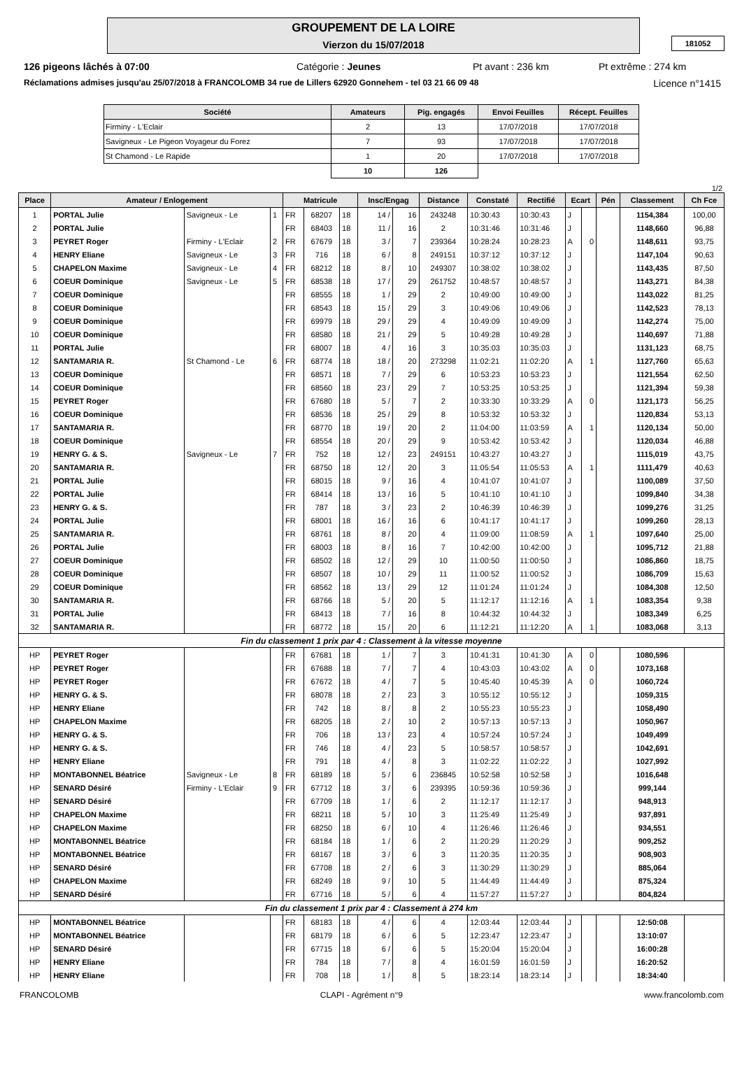GROUPEMENT DE LA LOIRE
Vierzon du 15/07/2018
181052
126 pigeons lâchés à 07:00 Catégorie : Jeunes Pt avant : 236 km Pt extrême : 274 km
Réclamations admises jusqu'au 25/07/2018 à FRANCOLOMB 34 rue de Lillers 62920 Gonnehem - tel 03 21 66 09 48 Licence n°1415
| Société | Amateurs | Pig. engagés | Envoi Feuilles | Récept. Feuilles |
| --- | --- | --- | --- | --- |
| Firminy - L'Eclair | 2 | 13 | 17/07/2018 | 17/07/2018 |
| Savigneux - Le Pigeon Voyageur du Forez | 7 | 93 | 17/07/2018 | 17/07/2018 |
| St Chamond - Le Rapide | 1 | 20 | 17/07/2018 | 17/07/2018 |
| | 10 | 126 | | |
1/2
| Place | Amateur / Enlogement | | | Matricule | | | Insc/Engag | | Distance | Constaté | Rectifié | Ecart | | Pén | Classement | Ch Fce |
| --- | --- | --- | --- | --- | --- | --- | --- | --- | --- | --- | --- | --- | --- | --- | --- | --- |
| 1 | PORTAL Julie | Savigneux - Le | 1 | FR | 68207 | 18 | 14 / | 16 | 243248 | 10:30:43 | 10:30:43 | J | | | 1154,384 | 100,00 |
| 2 | PORTAL Julie | | | FR | 68403 | 18 | 11 / | 16 | 2 | 10:31:46 | 10:31:46 | J | | | 1148,660 | 96,88 |
| 3 | PEYRET Roger | Firminy - L'Eclair | 2 | FR | 67679 | 18 | 3 / | 7 | 239364 | 10:28:24 | 10:28:23 | A | 0 | | 1148,611 | 93,75 |
| 4 | HENRY Eliane | Savigneux - Le | 3 | FR | 716 | 18 | 6 / | 8 | 249151 | 10:37:12 | 10:37:12 | J | | | 1147,104 | 90,63 |
| 5 | CHAPELON Maxime | Savigneux - Le | 4 | FR | 68212 | 18 | 8 / | 10 | 249307 | 10:38:02 | 10:38:02 | J | | | 1143,435 | 87,50 |
| 6 | COEUR Dominique | Savigneux - Le | 5 | FR | 68538 | 18 | 17 / | 29 | 261752 | 10:48:57 | 10:48:57 | J | | | 1143,271 | 84,38 |
| 7 | COEUR Dominique | | | FR | 68555 | 18 | 1 / | 29 | 2 | 10:49:00 | 10:49:00 | J | | | 1143,022 | 81,25 |
| 8 | COEUR Dominique | | | FR | 68543 | 18 | 15 / | 29 | 3 | 10:49:06 | 10:49:06 | J | | | 1142,523 | 78,13 |
| 9 | COEUR Dominique | | | FR | 69979 | 18 | 29 / | 29 | 4 | 10:49:09 | 10:49:09 | J | | | 1142,274 | 75,00 |
| 10 | COEUR Dominique | | | FR | 68580 | 18 | 21 / | 29 | 5 | 10:49:28 | 10:49:28 | J | | | 1140,697 | 71,88 |
| 11 | PORTAL Julie | | | FR | 68007 | 18 | 4 / | 16 | 3 | 10:35:03 | 10:35:03 | J | | | 1131,123 | 68,75 |
| 12 | SANTAMARIA R. | St Chamond - Le | 6 | FR | 68774 | 18 | 18 / | 20 | 273298 | 11:02:21 | 11:02:20 | A | 1 | | 1127,760 | 65,63 |
| 13 | COEUR Dominique | | | FR | 68571 | 18 | 7 / | 29 | 6 | 10:53:23 | 10:53:23 | J | | | 1121,554 | 62,50 |
| 14 | COEUR Dominique | | | FR | 68560 | 18 | 23 / | 29 | 7 | 10:53:25 | 10:53:25 | J | | | 1121,394 | 59,38 |
| 15 | PEYRET Roger | | | FR | 67680 | 18 | 5 / | 7 | 2 | 10:33:30 | 10:33:29 | A | 0 | | 1121,173 | 56,25 |
| 16 | COEUR Dominique | | | FR | 68536 | 18 | 25 / | 29 | 8 | 10:53:32 | 10:53:32 | J | | | 1120,834 | 53,13 |
| 17 | SANTAMARIA R. | | | FR | 68770 | 18 | 19 / | 20 | 2 | 11:04:00 | 11:03:59 | A | 1 | | 1120,134 | 50,00 |
| 18 | COEUR Dominique | | | FR | 68554 | 18 | 20 / | 29 | 9 | 10:53:42 | 10:53:42 | J | | | 1120,034 | 46,88 |
| 19 | HENRY G. & S. | Savigneux - Le | 7 | FR | 752 | 18 | 12 / | 23 | 249151 | 10:43:27 | 10:43:27 | J | | | 1115,019 | 43,75 |
| 20 | SANTAMARIA R. | | | FR | 68750 | 18 | 12 / | 20 | 3 | 11:05:54 | 11:05:53 | A | 1 | | 1111,479 | 40,63 |
| 21 | PORTAL Julie | | | FR | 68015 | 18 | 9 / | 16 | 4 | 10:41:07 | 10:41:07 | J | | | 1100,089 | 37,50 |
| 22 | PORTAL Julie | | | FR | 68414 | 18 | 13 / | 16 | 5 | 10:41:10 | 10:41:10 | J | | | 1099,840 | 34,38 |
| 23 | HENRY G. & S. | | | FR | 787 | 18 | 3 / | 23 | 2 | 10:46:39 | 10:46:39 | J | | | 1099,276 | 31,25 |
| 24 | PORTAL Julie | | | FR | 68001 | 18 | 16 / | 16 | 6 | 10:41:17 | 10:41:17 | J | | | 1099,260 | 28,13 |
| 25 | SANTAMARIA R. | | | FR | 68761 | 18 | 8 / | 20 | 4 | 11:09:00 | 11:08:59 | A | 1 | | 1097,640 | 25,00 |
| 26 | PORTAL Julie | | | FR | 68003 | 18 | 8 / | 16 | 7 | 10:42:00 | 10:42:00 | J | | | 1095,712 | 21,88 |
| 27 | COEUR Dominique | | | FR | 68502 | 18 | 12 / | 29 | 10 | 11:00:50 | 11:00:50 | J | | | 1086,860 | 18,75 |
| 28 | COEUR Dominique | | | FR | 68507 | 18 | 10 / | 29 | 11 | 11:00:52 | 11:00:52 | J | | | 1086,709 | 15,63 |
| 29 | COEUR Dominique | | | FR | 68562 | 18 | 13 / | 29 | 12 | 11:01:24 | 11:01:24 | J | | | 1084,308 | 12,50 |
| 30 | SANTAMARIA R. | | | FR | 68766 | 18 | 5 / | 20 | 5 | 11:12:17 | 11:12:16 | A | 1 | | 1083,354 | 9,38 |
| 31 | PORTAL Julie | | | FR | 68413 | 18 | 7 / | 16 | 8 | 10:44:32 | 10:44:32 | J | | | 1083,349 | 6,25 |
| 32 | SANTAMARIA R. | | | FR | 68772 | 18 | 15 / | 20 | 6 | 11:12:21 | 11:12:20 | A | 1 | | 1083,068 | 3,13 |
| Fin du classement 1 prix par 4 : Classement à la vitesse moyenne | | | | | | | | | | | | | | | | |
| HP | PEYRET Roger | | | FR | 67681 | 18 | 1 / | 7 | 3 | 10:41:31 | 10:41:30 | A | 0 | | 1080,596 | |
| HP | PEYRET Roger | | | FR | 67688 | 18 | 7 / | 7 | 4 | 10:43:03 | 10:43:02 | A | 0 | | 1073,168 | |
| HP | PEYRET Roger | | | FR | 67672 | 18 | 4 / | 7 | 5 | 10:45:40 | 10:45:39 | A | 0 | | 1060,724 | |
| HP | HENRY G. & S. | | | FR | 68078 | 18 | 2 / | 23 | 3 | 10:55:12 | 10:55:12 | J | | | 1059,315 | |
| HP | HENRY Eliane | | | FR | 742 | 18 | 8 / | 8 | 2 | 10:55:23 | 10:55:23 | J | | | 1058,490 | |
| HP | CHAPELON Maxime | | | FR | 68205 | 18 | 2 / | 10 | 2 | 10:57:13 | 10:57:13 | J | | | 1050,967 | |
| HP | HENRY G. & S. | | | FR | 706 | 18 | 13 / | 23 | 4 | 10:57:24 | 10:57:24 | J | | | 1049,499 | |
| HP | HENRY G. & S. | | | FR | 746 | 18 | 4 / | 23 | 5 | 10:58:57 | 10:58:57 | J | | | 1042,691 | |
| HP | HENRY Eliane | | | FR | 791 | 18 | 4 / | 8 | 3 | 11:02:22 | 11:02:22 | J | | | 1027,992 | |
| HP | MONTABONNEL Béatrice | Savigneux - Le | 8 | FR | 68189 | 18 | 5 / | 6 | 236845 | 10:52:58 | 10:52:58 | J | | | 1016,648 | |
| HP | SENARD Désiré | Firminy - L'Eclair | 9 | FR | 67712 | 18 | 3 / | 6 | 239395 | 10:59:36 | 10:59:36 | J | | | 999,144 | |
| HP | SENARD Désiré | | | FR | 67709 | 18 | 1 / | 6 | 2 | 11:12:17 | 11:12:17 | J | | | 948,913 | |
| HP | CHAPELON Maxime | | | FR | 68211 | 18 | 5 / | 10 | 3 | 11:25:49 | 11:25:49 | J | | | 937,891 | |
| HP | CHAPELON Maxime | | | FR | 68250 | 18 | 6 / | 10 | 4 | 11:26:46 | 11:26:46 | J | | | 934,551 | |
| HP | MONTABONNEL Béatrice | | | FR | 68184 | 18 | 1 / | 6 | 2 | 11:20:29 | 11:20:29 | J | | | 909,252 | |
| HP | MONTABONNEL Béatrice | | | FR | 68167 | 18 | 3 / | 6 | 3 | 11:20:35 | 11:20:35 | J | | | 908,903 | |
| HP | SENARD Désiré | | | FR | 67708 | 18 | 2 / | 6 | 3 | 11:30:29 | 11:30:29 | J | | | 885,064 | |
| HP | CHAPELON Maxime | | | FR | 68249 | 18 | 9 / | 10 | 5 | 11:44:49 | 11:44:49 | J | | | 875,324 | |
| HP | SENARD Désiré | | | FR | 67716 | 18 | 5 / | 6 | 4 | 11:57:27 | 11:57:27 | J | | | 804,824 | |
| Fin du classement 1 prix par 4 : Classement à 274 km | | | | | | | | | | | | | | | | |
| HP | MONTABONNEL Béatrice | | | FR | 68183 | 18 | 4 / | 6 | 4 | 12:03:44 | 12:03:44 | J | | | 12:50:08 | |
| HP | MONTABONNEL Béatrice | | | FR | 68179 | 18 | 6 / | 6 | 5 | 12:23:47 | 12:23:47 | J | | | 13:10:07 | |
| HP | SENARD Désiré | | | FR | 67715 | 18 | 6 / | 6 | 5 | 15:20:04 | 15:20:04 | J | | | 16:00:28 | |
| HP | HENRY Eliane | | | FR | 784 | 18 | 7 / | 8 | 4 | 16:01:59 | 16:01:59 | J | | | 16:20:52 | |
| HP | HENRY Eliane | | | FR | 708 | 18 | 1 / | 8 | 5 | 18:23:14 | 18:23:14 | J | | | 18:34:40 | |
FRANCOLOMB CLAPI - Agrément n°9 www.francolomb.com